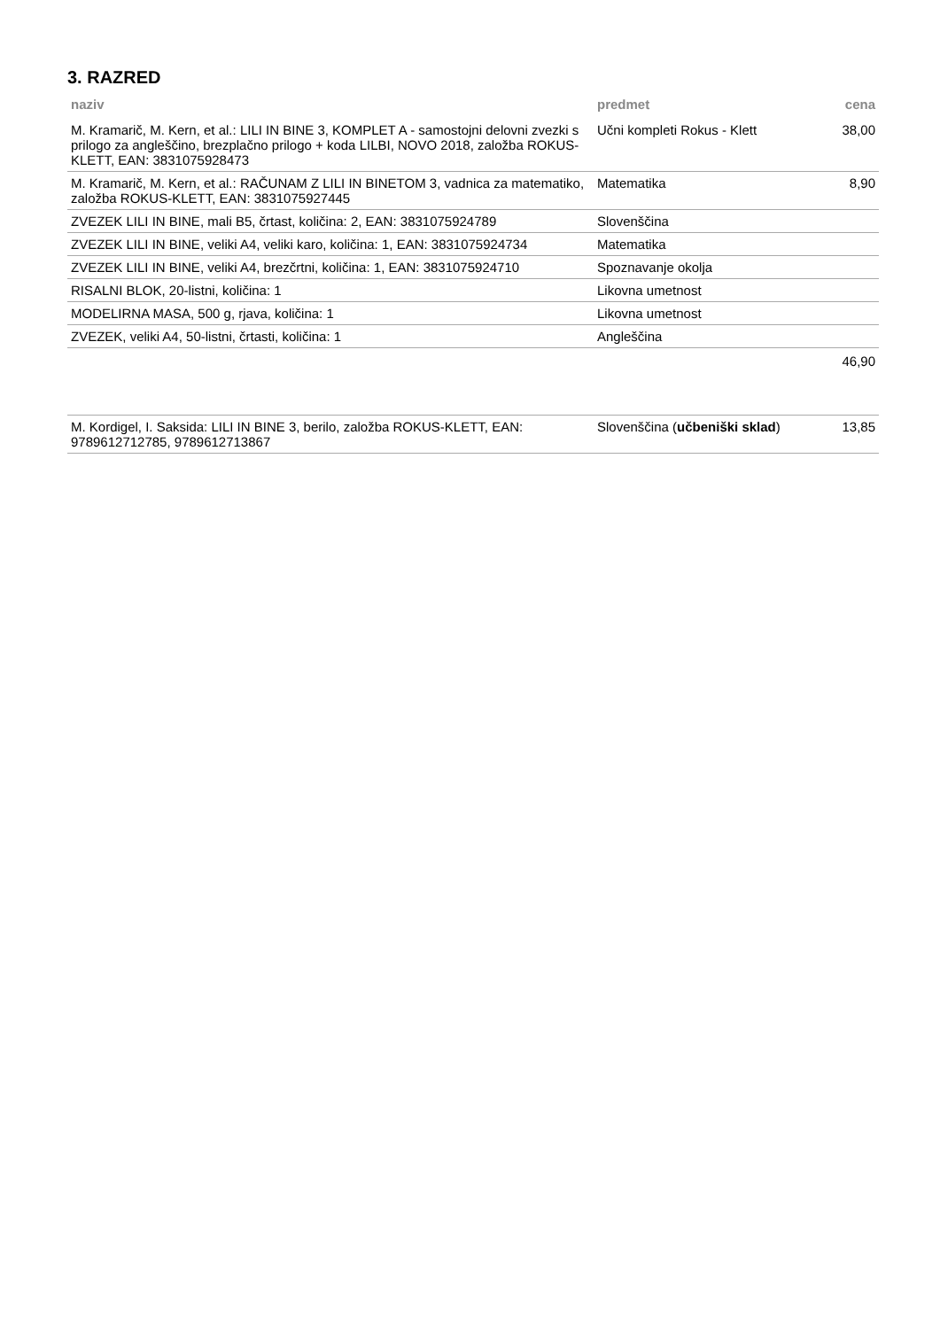3. RAZRED
| naziv | predmet | cena |
| --- | --- | --- |
| M. Kramarič, M. Kern, et al.: LILI IN BINE 3, KOMPLET A - samostojni delovni zvezki s prilogo za angleščino, brezplačno prilogo + koda LILBI, NOVO 2018, založba ROKUS-KLETT, EAN: 3831075928473 | Učni kompleti Rokus - Klett | 38,00 |
| M. Kramarič, M. Kern, et al.: RAČUNAM Z LILI IN BINETOM 3, vadnica za matematiko, založba ROKUS-KLETT, EAN: 3831075927445 | Matematika | 8,90 |
| ZVEZEK LILI IN BINE, mali B5, črtast, količina: 2, EAN: 3831075924789 | Slovenščina | |
| ZVEZEK LILI IN BINE, veliki A4, veliki karo, količina: 1, EAN: 3831075924734 | Matematika | |
| ZVEZEK LILI IN BINE, veliki A4, brezčrtni, količina: 1, EAN: 3831075924710 | Spoznavanje okolja | |
| RISALNI BLOK, 20-listni, količina: 1 | Likovna umetnost | |
| MODELIRNA MASA, 500 g, rjava, količina: 1 | Likovna umetnost | |
| ZVEZEK, veliki A4, 50-listni, črtasti, količina: 1 | Angleščina | |
| | | 46,90 |
| M. Kordigel, I. Saksida: LILI IN BINE 3, berilo, založba ROKUS-KLETT, EAN: 9789612712785, 9789612713867 | Slovenščina ( učbeniški sklad ) | 13,85 |